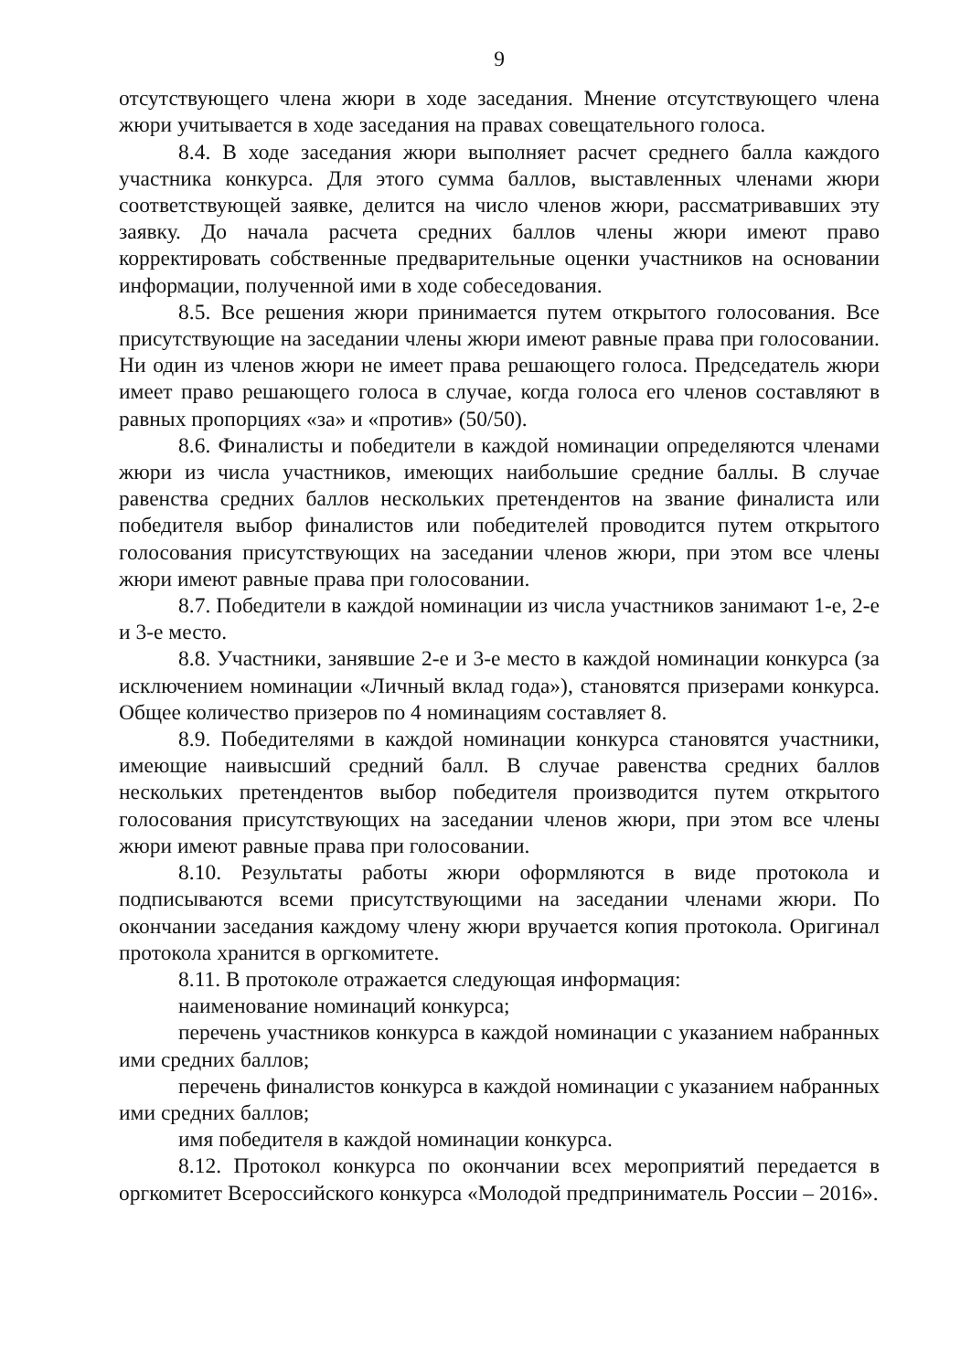9
отсутствующего члена жюри в ходе заседания. Мнение отсутствующего члена жюри учитывается в ходе заседания на правах совещательного голоса.
8.4. В ходе заседания жюри выполняет расчет среднего балла каждого участника конкурса. Для этого сумма баллов, выставленных членами жюри соответствующей заявке, делится на число членов жюри, рассматривавших эту заявку. До начала расчета средних баллов члены жюри имеют право корректировать собственные предварительные оценки участников на основании информации, полученной ими в ходе собеседования.
8.5. Все решения жюри принимается путем открытого голосования. Все присутствующие на заседании члены жюри имеют равные права при голосовании. Ни один из членов жюри не имеет права решающего голоса. Председатель жюри имеет право решающего голоса в случае, когда голоса его членов составляют в равных пропорциях «за» и «против» (50/50).
8.6. Финалисты и победители в каждой номинации определяются членами жюри из числа участников, имеющих наибольшие средние баллы. В случае равенства средних баллов нескольких претендентов на звание финалиста или победителя выбор финалистов или победителей проводится путем открытого голосования присутствующих на заседании членов жюри, при этом все члены жюри имеют равные права при голосовании.
8.7. Победители в каждой номинации из числа участников занимают 1-е, 2-е и 3-е место.
8.8. Участники, занявшие 2-е и 3-е место в каждой номинации конкурса (за исключением номинации «Личный вклад года»), становятся призерами конкурса. Общее количество призеров по 4 номинациям составляет 8.
8.9. Победителями в каждой номинации конкурса становятся участники, имеющие наивысший средний балл. В случае равенства средних баллов нескольких претендентов выбор победителя производится путем открытого голосования присутствующих на заседании членов жюри, при этом все члены жюри имеют равные права при голосовании.
8.10. Результаты работы жюри оформляются в виде протокола и подписываются всеми присутствующими на заседании членами жюри. По окончании заседания каждому члену жюри вручается копия протокола. Оригинал протокола хранится в оргкомитете.
8.11. В протоколе отражается следующая информация:
наименование номинаций конкурса;
перечень участников конкурса в каждой номинации с указанием набранных ими средних баллов;
перечень финалистов конкурса в каждой номинации с указанием набранных ими средних баллов;
имя победителя в каждой номинации конкурса.
8.12. Протокол конкурса по окончании всех мероприятий передается в оргкомитет Всероссийского конкурса «Молодой предприниматель России – 2016».